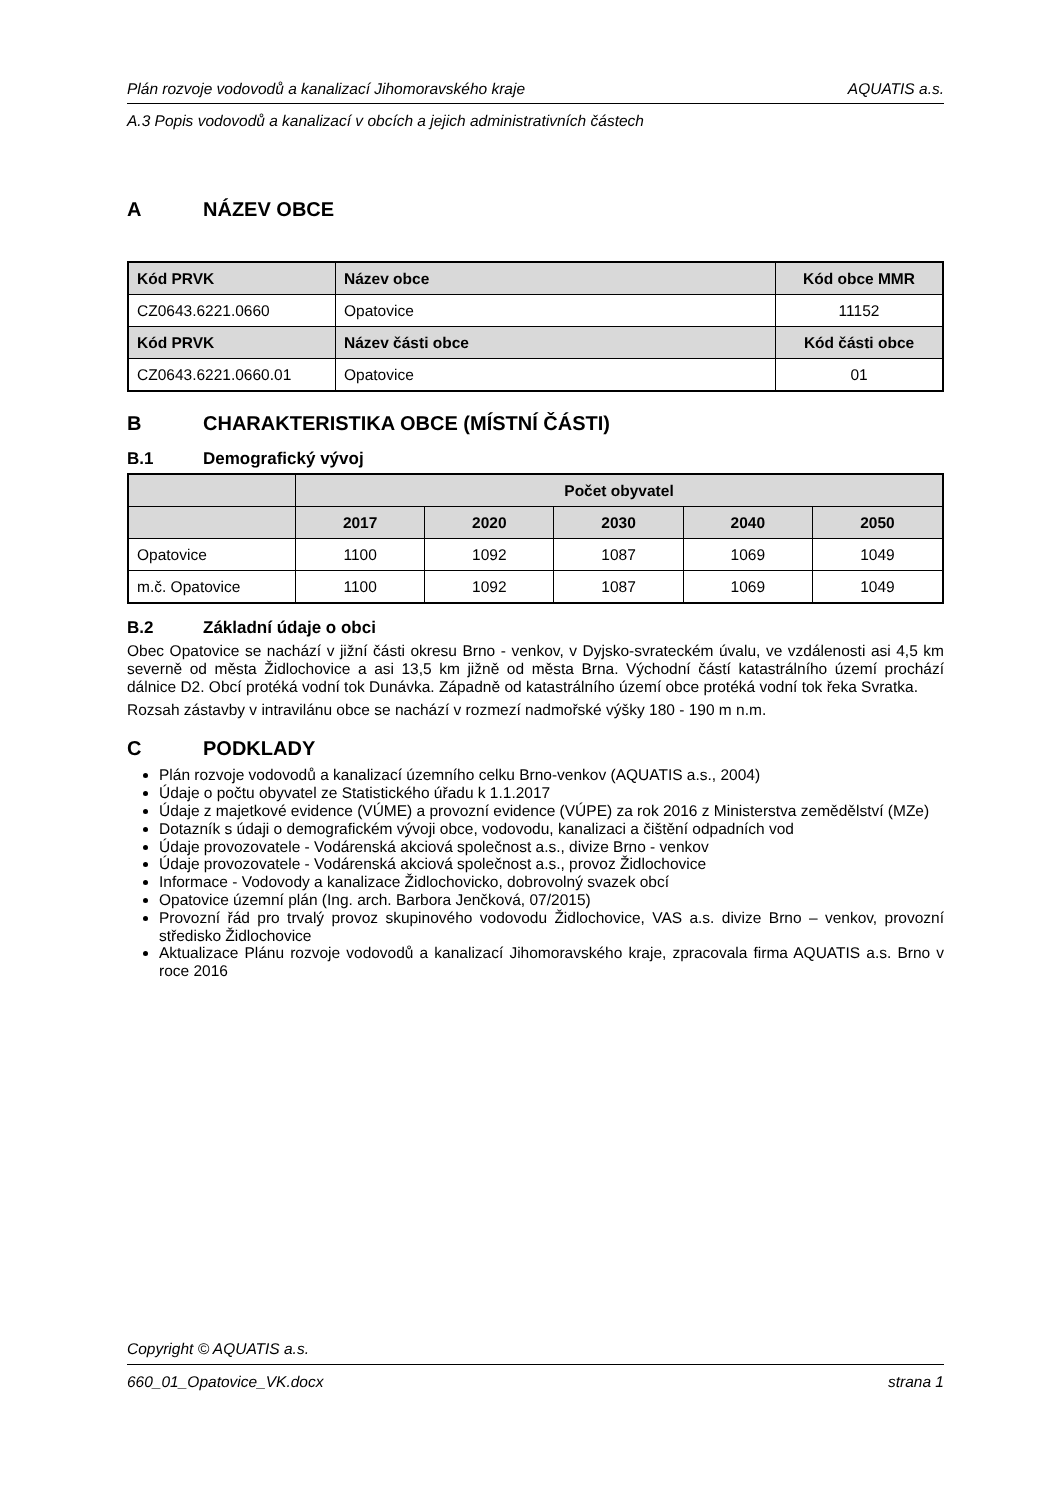Plán rozvoje vodovodů a kanalizací Jihomoravského kraje AQUATIS a.s.
A.3 Popis vodovodů a kanalizací v obcích a jejich administrativních částech
A NÁZEV OBCE
| Kód PRVK | Název obce | Kód obce MMR |
| --- | --- | --- |
| CZ0643.6221.0660 | Opatovice | 11152 |
| Kód PRVK | Název části obce | Kód části obce |
| CZ0643.6221.0660.01 | Opatovice | 01 |
B CHARAKTERISTIKA OBCE (MÍSTNÍ ČÁSTI)
B.1 Demografický vývoj
| | Počet obyvatel | | | | |
| --- | --- | --- | --- | --- | --- |
| | 2017 | 2020 | 2030 | 2040 | 2050 |
| Opatovice | 1100 | 1092 | 1087 | 1069 | 1049 |
| m.č. Opatovice | 1100 | 1092 | 1087 | 1069 | 1049 |
B.2 Základní údaje o obci
Obec Opatovice se nachází v jižní části okresu Brno - venkov, v Dyjsko-svrateckém úvalu, ve vzdálenosti asi 4,5 km severně od města Židlochovice a asi 13,5 km jižně od města Brna. Východní částí katastrálního území prochází dálnice D2. Obcí protéká vodní tok Dunávka. Západně od katastrálního území obce protéká vodní tok řeka Svratka.
Rozsah zástavby v intravilánu obce se nachází v rozmezí nadmořské výšky 180 - 190 m n.m.
C PODKLADY
Plán rozvoje vodovodů a kanalizací územního celku Brno-venkov (AQUATIS a.s., 2004)
Údaje o počtu obyvatel ze Statistického úřadu k 1.1.2017
Údaje z majetkové evidence (VÚME) a provozní evidence (VÚPE) za rok 2016 z Ministerstva zemědělství (MZe)
Dotazník s údaji o demografickém vývoji obce, vodovodu, kanalizaci a čištění odpadních vod
Údaje provozovatele - Vodárenská akciová společnost a.s., divize Brno - venkov
Údaje provozovatele - Vodárenská akciová společnost a.s., provoz Židlochovice
Informace - Vodovody a kanalizace Židlochovicko, dobrovolný svazek obcí
Opatovice územní plán (Ing. arch. Barbora Jenčková, 07/2015)
Provozní řád pro trvalý provoz skupinového vodovodu Židlochovice, VAS a.s. divize Brno – venkov, provozní středisko Židlochovice
Aktualizace Plánu rozvoje vodovodů a kanalizací Jihomoravského kraje, zpracovala firma AQUATIS a.s. Brno v roce 2016
Copyright © AQUATIS a.s.
660_01_Opatovice_VK.docx strana 1